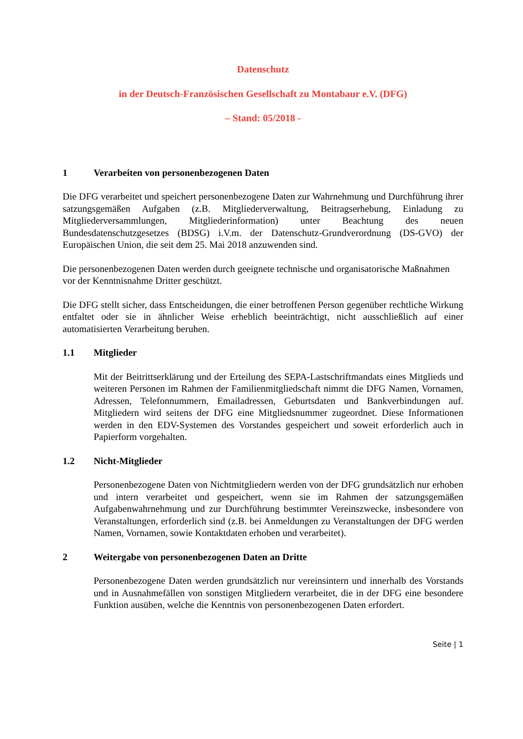Datenschutz
in der Deutsch-Französischen Gesellschaft zu Montabaur e.V. (DFG)
– Stand: 05/2018 -
1 Verarbeiten von personenbezogenen Daten
Die DFG verarbeitet und speichert personenbezogene Daten zur Wahrnehmung und Durchführung ihrer satzungsgemäßen Aufgaben (z.B. Mitgliederverwaltung, Beitragserhebung, Einladung zu Mitgliederversammlungen, Mitgliederinformation) unter Beachtung des neuen Bundesdatenschutzgesetzes (BDSG) i.V.m. der Datenschutz-Grundverordnung (DS-GVO) der Europäischen Union, die seit dem 25. Mai 2018 anzuwenden sind.
Die personenbezogenen Daten werden durch geeignete technische und organisatorische Maßnahmen vor der Kenntnisnahme Dritter geschützt.
Die DFG stellt sicher, dass Entscheidungen, die einer betroffenen Person gegenüber rechtliche Wirkung entfaltet oder sie in ähnlicher Weise erheblich beeinträchtigt, nicht ausschließlich auf einer automatisierten Verarbeitung beruhen.
1.1 Mitglieder
Mit der Beitrittserklärung und der Erteilung des SEPA-Lastschriftmandats eines Mitglieds und weiteren Personen im Rahmen der Familienmitgliedschaft nimmt die DFG Namen, Vornamen, Adressen, Telefonnummern, Emailadressen, Geburtsdaten und Bankverbindungen auf. Mitgliedern wird seitens der DFG eine Mitgliedsnummer zugeordnet. Diese Informationen werden in den EDV-Systemen des Vorstandes gespeichert und soweit erforderlich auch in Papierform vorgehalten.
1.2 Nicht-Mitglieder
Personenbezogene Daten von Nichtmitgliedern werden von der DFG grundsätzlich nur erhoben und intern verarbeitet und gespeichert, wenn sie im Rahmen der satzungsgemäßen Aufgabenwahrnehmung und zur Durchführung bestimmter Vereinszwecke, insbesondere von Veranstaltungen, erforderlich sind (z.B. bei Anmeldungen zu Veranstaltungen der DFG werden Namen, Vornamen, sowie Kontaktdaten erhoben und verarbeitet).
2 Weitergabe von personenbezogenen Daten an Dritte
Personenbezogene Daten werden grundsätzlich nur vereinsintern und innerhalb des Vorstands und in Ausnahmefällen von sonstigen Mitgliedern verarbeitet, die in der DFG eine besondere Funktion ausüben, welche die Kenntnis von personenbezogenen Daten erfordert.
Seite | 1